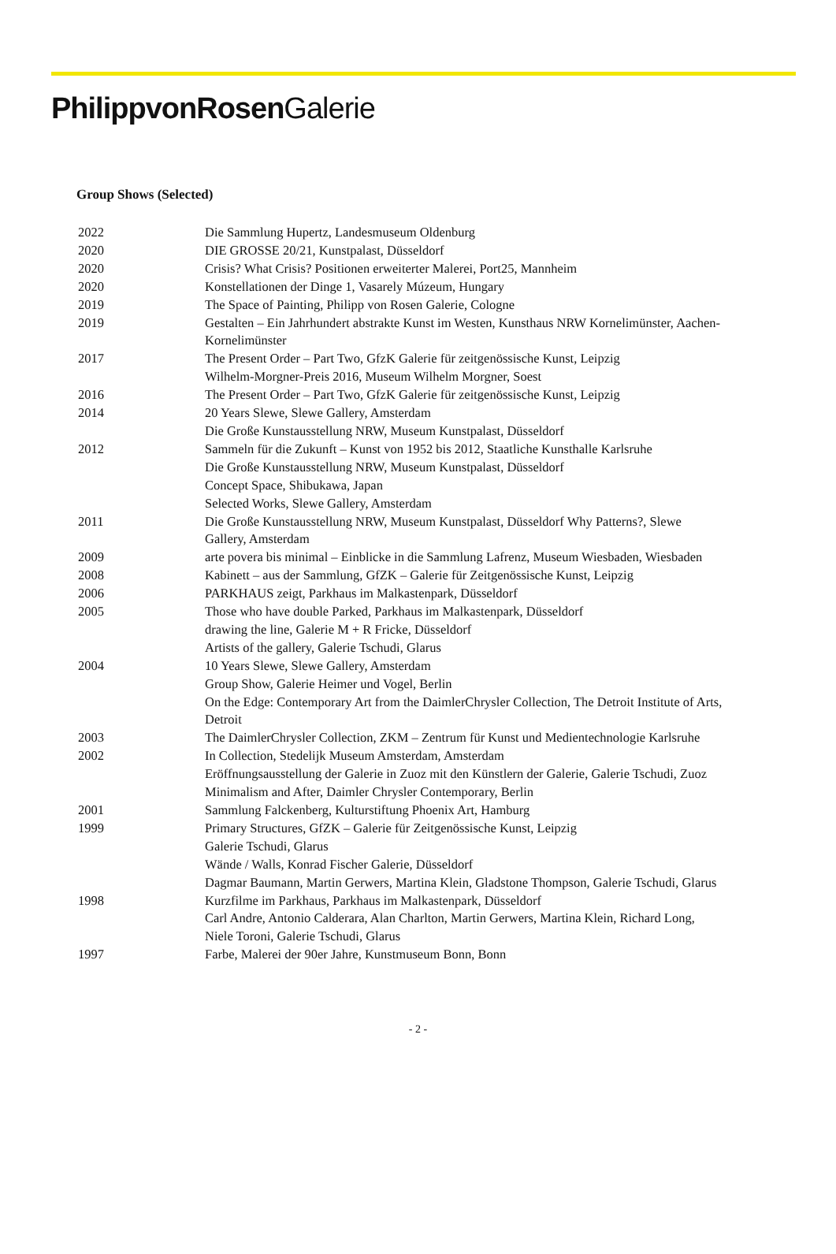PhilippvonRosen Galerie
Group Shows (Selected)
2022 Die Sammlung Hupertz, Landesmuseum Oldenburg
2020 DIE GROSSE 20/21, Kunstpalast, Düsseldorf
2020 Crisis? What Crisis? Positionen erweiterter Malerei, Port25, Mannheim
2020 Konstellationen der Dinge 1, Vasarely Múzeum, Hungary
2019 The Space of Painting, Philipp von Rosen Galerie, Cologne
2019 Gestalten – Ein Jahrhundert abstrakte Kunst im Westen, Kunsthaus NRW Kornelimünster, Aachen-Kornelimünster
2017 The Present Order – Part Two, GfzK Galerie für zeitgenössische Kunst, Leipzig
Wilhelm-Morgner-Preis 2016, Museum Wilhelm Morgner, Soest
2016 The Present Order – Part Two, GfzK Galerie für zeitgenössische Kunst, Leipzig
2014 20 Years Slewe, Slewe Gallery, Amsterdam
Die Große Kunstausstellung NRW, Museum Kunstpalast, Düsseldorf
2012 Sammeln für die Zukunft – Kunst von 1952 bis 2012, Staatliche Kunsthalle Karlsruhe
Die Große Kunstausstellung NRW, Museum Kunstpalast, Düsseldorf
Concept Space, Shibukawa, Japan
Selected Works, Slewe Gallery, Amsterdam
2011 Die Große Kunstausstellung NRW, Museum Kunstpalast, Düsseldorf Why Patterns?, Slewe Gallery, Amsterdam
2009 arte povera bis minimal – Einblicke in die Sammlung Lafrenz, Museum Wiesbaden, Wiesbaden
2008 Kabinett – aus der Sammlung, GfZK – Galerie für Zeitgenössische Kunst, Leipzig
2006 PARKHAUS zeigt, Parkhaus im Malkastenpark, Düsseldorf
2005 Those who have double Parked, Parkhaus im Malkastenpark, Düsseldorf
drawing the line, Galerie M + R Fricke, Düsseldorf
Artists of the gallery, Galerie Tschudi, Glarus
2004 10 Years Slewe, Slewe Gallery, Amsterdam
Group Show, Galerie Heimer und Vogel, Berlin
On the Edge: Contemporary Art from the DaimlerChrysler Collection, The Detroit Institute of Arts, Detroit
2003 The DaimlerChrysler Collection, ZKM – Zentrum für Kunst und Medientechnologie Karlsruhe
2002 In Collection, Stedelijk Museum Amsterdam, Amsterdam
Eröffnungsausstellung der Galerie in Zuoz mit den Künstlern der Galerie, Galerie Tschudi, Zuoz
Minimalism and After, Daimler Chrysler Contemporary, Berlin
2001 Sammlung Falckenberg, Kulturstiftung Phoenix Art, Hamburg
1999 Primary Structures, GfZK – Galerie für Zeitgenössische Kunst, Leipzig
Galerie Tschudi, Glarus
Wände / Walls, Konrad Fischer Galerie, Düsseldorf
Dagmar Baumann, Martin Gerwers, Martina Klein, Gladstone Thompson, Galerie Tschudi, Glarus
1998 Kurzfilme im Parkhaus, Parkhaus im Malkastenpark, Düsseldorf
Carl Andre, Antonio Calderara, Alan Charlton, Martin Gerwers, Martina Klein, Richard Long, Niele Toroni, Galerie Tschudi, Glarus
1997 Farbe, Malerei der 90er Jahre, Kunstmuseum Bonn, Bonn
- 2 -